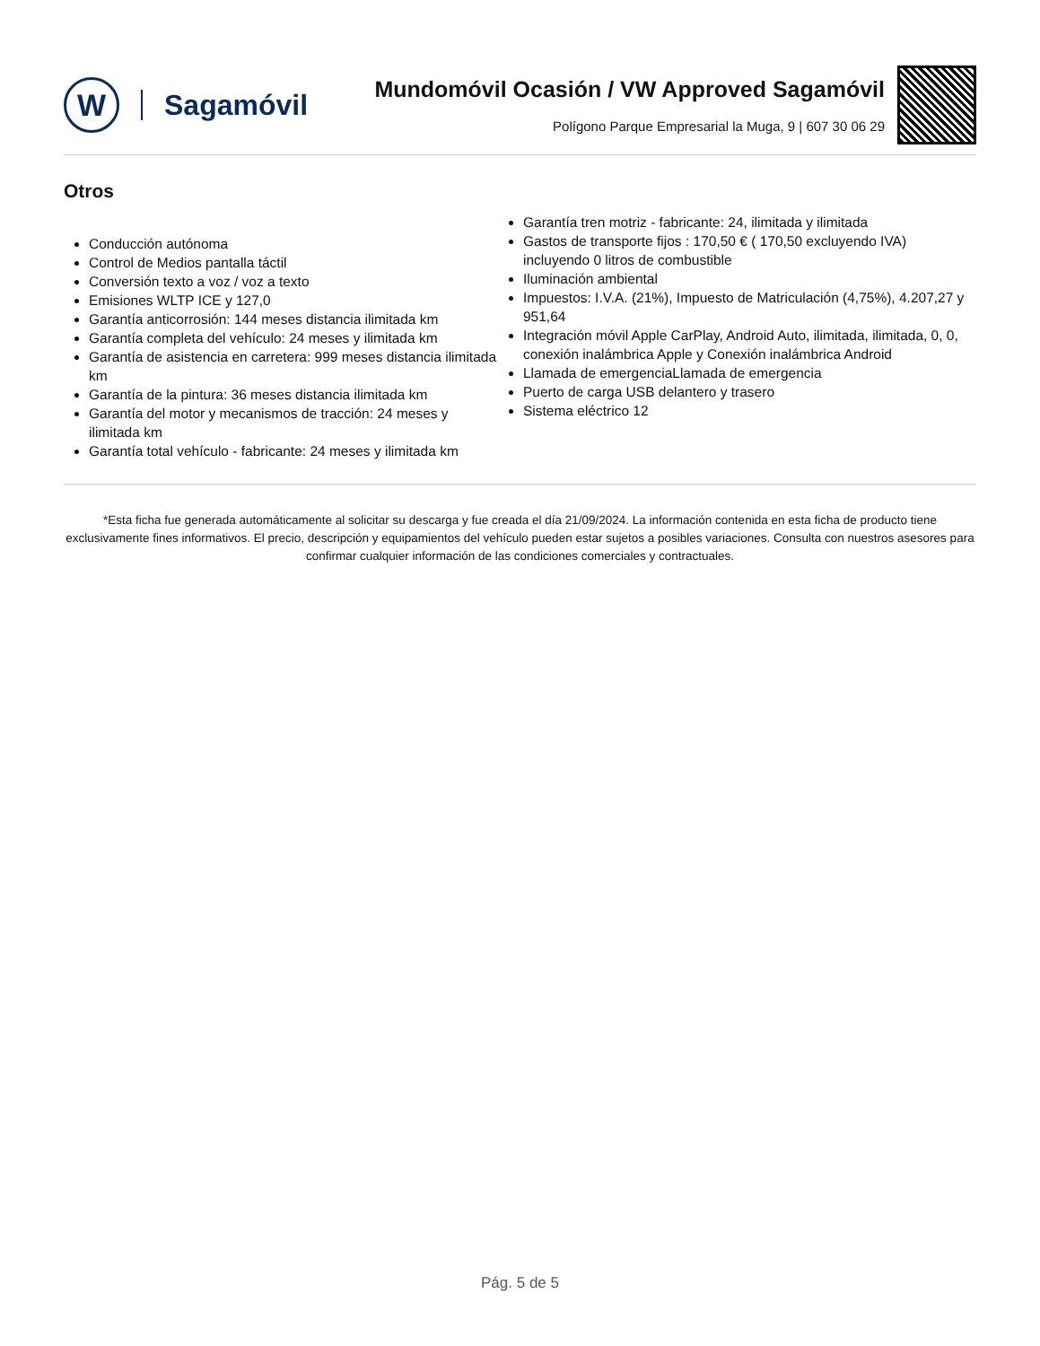W
Sagamóvil
Mundomóvil Ocasión / VW Approved Sagamóvil
Polígono Parque Empresarial la Muga, 9 | 607 30 06 29
Otros
Conducción autónoma
Control de Medios pantalla táctil
Conversión texto a voz / voz a texto
Emisiones WLTP ICE y 127,0
Garantía anticorrosión: 144 meses distancia ilimitada km
Garantía completa del vehículo: 24 meses y ilimitada km
Garantía de asistencia en carretera: 999 meses distancia ilimitada km
Garantía de la pintura: 36 meses distancia ilimitada km
Garantía del motor y mecanismos de tracción: 24 meses y ilimitada km
Garantía total vehículo - fabricante: 24 meses y ilimitada km
Garantía tren motriz - fabricante: 24, ilimitada y ilimitada
Gastos de transporte fijos : 170,50 € ( 170,50 excluyendo IVA) incluyendo 0 litros de combustible
Iluminación ambiental
Impuestos: I.V.A. (21%), Impuesto de Matriculación (4,75%), 4.207,27 y 951,64
Integración móvil Apple CarPlay, Android Auto, ilimitada, ilimitada, 0, 0, conexión inalámbrica Apple y Conexión inalámbrica Android
Llamada de emergenciaLlamada de emergencia
Puerto de carga USB delantero y trasero
Sistema eléctrico 12
*Esta ficha fue generada automáticamente al solicitar su descarga y fue creada el día 21/09/2024. La información contenida en esta ficha de producto tiene exclusivamente fines informativos. El precio, descripción y equipamientos del vehículo pueden estar sujetos a posibles variaciones. Consulta con nuestros asesores para confirmar cualquier información de las condiciones comerciales y contractuales.
Pág. 5 de 5